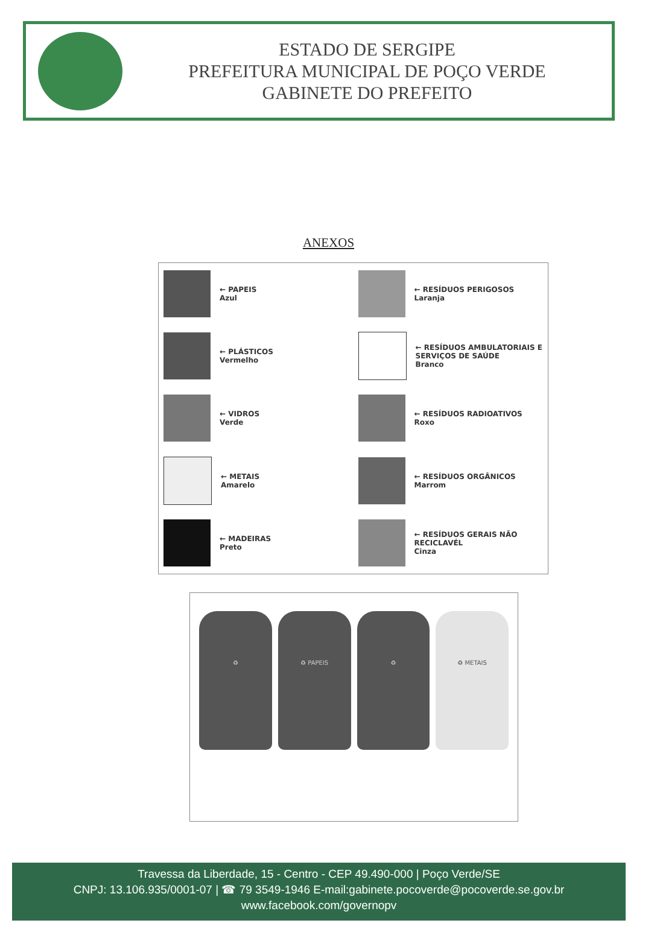ESTADO DE SERGIPE
PREFEITURA MUNICIPAL DE POÇO VERDE
GABINETE DO PREFEITO
ANEXOS
← PAPEIS
Azul
← RESÍDUOS PERIGOSOS
Laranja
← PLÁSTICOS
Vermelho
← RESÍDUOS AMBULATORIAIS E SERVIÇOS DE SAÚDE
Branco
← VIDROS
Verde
← RESÍDUOS RADIOATIVOS
Roxo
← METAIS
Amarelo
← RESÍDUOS ORGÂNICOS
Marrom
← MADEIRAS
Preto
← RESÍDUOS GERAIS NÃO RECICLAVÉL
Cinza
♻ ♻ PAPEIS ♻ ♻ METAIS
Travessa da Liberdade, 15 - Centro - CEP 49.490-000 | Poço Verde/SE
CNPJ: 13.106.935/0001-07 | ☎ 79 3549-1946 E-mail:gabinete.pocoverde@pocoverde.se.gov.br
www.facebook.com/governopv